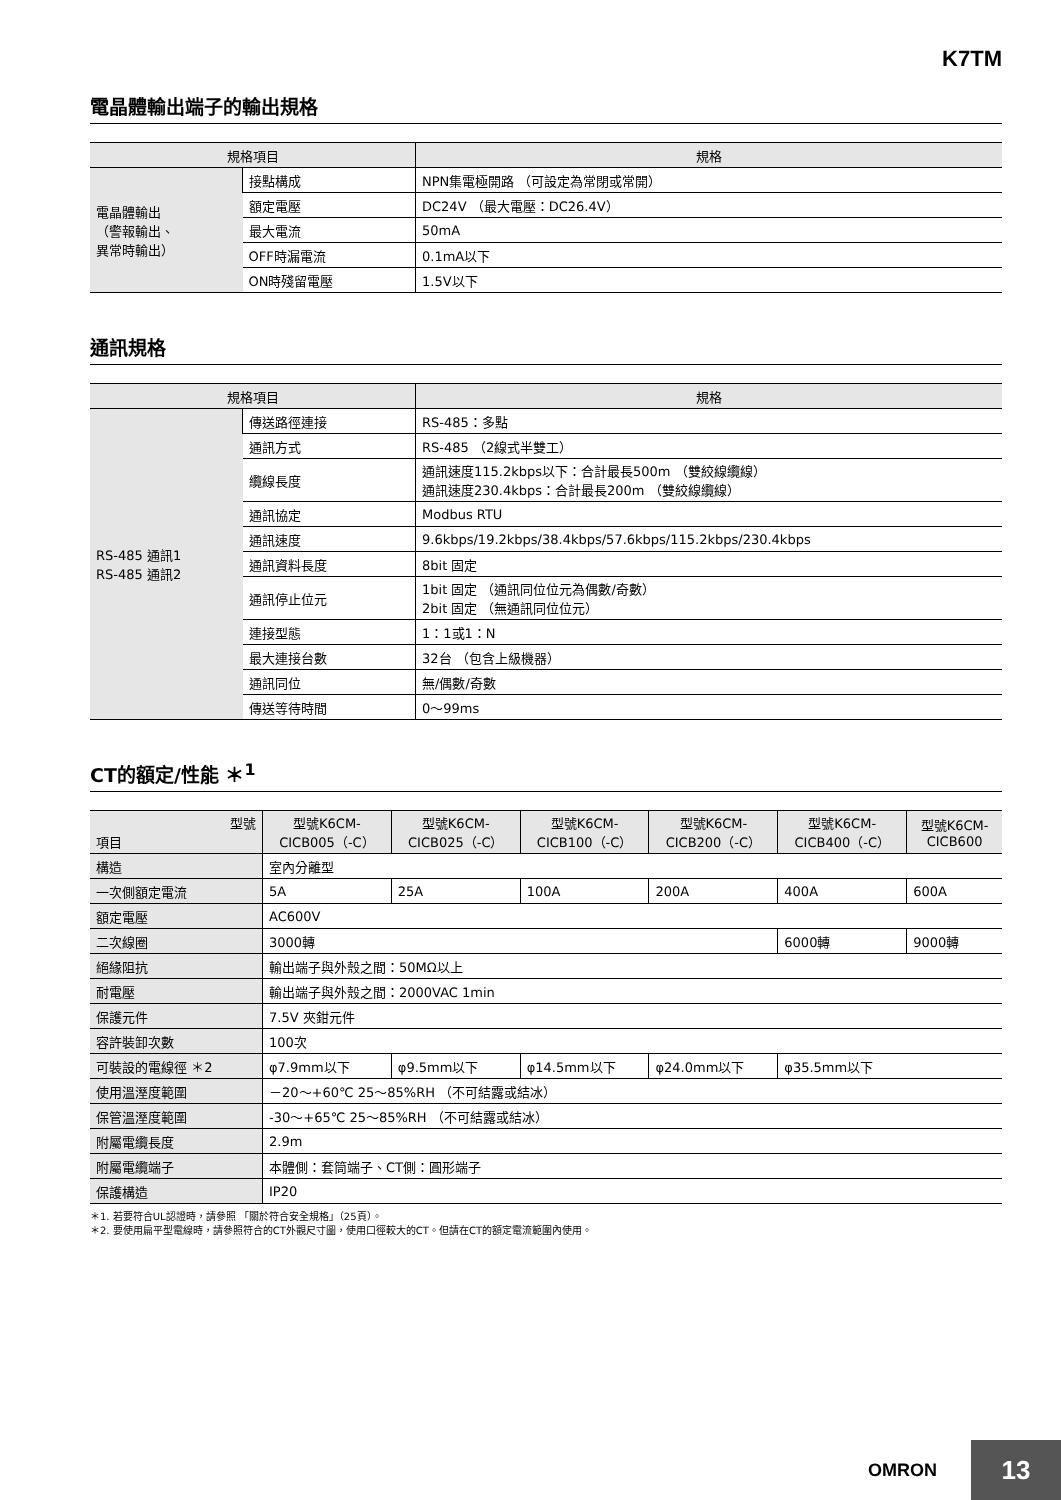K7TM
電晶體輸出端子的輸出規格
| 規格項目 | | 規格 |
| --- | --- | --- |
| 電晶體輸出 （警報輸出、 異常時輸出） | 接點構成 | NPN集電極開路 （可設定為常閉或常開） |
| | 額定電壓 | DC24V （最大電壓：DC26.4V） |
| | 最大電流 | 50mA |
| | OFF時漏電流 | 0.1mA以下 |
| | ON時殘留電壓 | 1.5V以下 |
通訊規格
| 規格項目 | | 規格 |
| --- | --- | --- |
| RS-485 通訊1 RS-485 通訊2 | 傳送路徑連接 | RS-485：多點 |
| | 通訊方式 | RS-485 （2線式半雙工） |
| | 纜線長度 | 通訊速度115.2kbps以下：合計最長500m （雙絞線纜線） 通訊速度230.4kbps：合計最長200m （雙絞線纜線） |
| | 通訊協定 | Modbus RTU |
| | 通訊速度 | 9.6kbps/19.2kbps/38.4kbps/57.6kbps/115.2kbps/230.4kbps |
| | 通訊資料長度 | 8bit 固定 |
| | 通訊停止位元 | 1bit 固定 （通訊同位位元為偶數/奇數） 2bit 固定 （無通訊同位位元） |
| | 連接型態 | 1：1或1：N |
| | 最大連接台數 | 32台 （包含上級機器） |
| | 通訊同位 | 無/偶數/奇數 |
| | 傳送等待時間 | 0～99ms |
CT的額定/性能 ＊<sup>1</sup>
| 型號 項目 | 型號K6CM- CICB005（-C） | 型號K6CM- CICB025（-C） | 型號K6CM- CICB100（-C） | 型號K6CM- CICB200（-C） | 型號K6CM- CICB400（-C） | 型號K6CM- CICB600 |
| --- | --- | --- | --- | --- | --- | --- |
| 構造 | 室內分離型 | | | | | |
| 一次側額定電流 | 5A | 25A | 100A | 200A | 400A | 600A |
| 額定電壓 | AC600V | | | | | |
| 二次線圈 | 3000轉 | | | | 6000轉 | 9000轉 |
| 絕緣阻抗 | 輸出端子與外殼之間：50MΩ以上 | | | | | |
| 耐電壓 | 輸出端子與外殼之間：2000VAC 1min | | | | | |
| 保護元件 | 7.5V 夾鉗元件 | | | | | |
| 容許裝卸次數 | 100次 | | | | | |
| 可裝設的電線徑 ＊2 | φ7.9mm以下 | φ9.5mm以下 | φ14.5mm以下 | φ24.0mm以下 | φ35.5mm以下 | |
| 使用溫溼度範圍 | －20～+60℃ 25～85%RH （不可結露或結冰） | | | | | |
| 保管溫溼度範圍 | -30～+65℃ 25～85%RH （不可結露或結冰） | | | | | |
| 附屬電纜長度 | 2.9m | | | | | |
| 附屬電纜端子 | 本體側：套筒端子、CT側：圓形端子 | | | | | |
| 保護構造 | IP20 | | | | | |
＊1. 若要符合UL認證時，請參照 「關於符合安全規格」（25頁）。
＊2. 要使用扁平型電線時，請參照符合的CT外觀尺寸圖，使用口徑較大的CT。但請在CT的額定電流範圍內使用。
OMRON 13